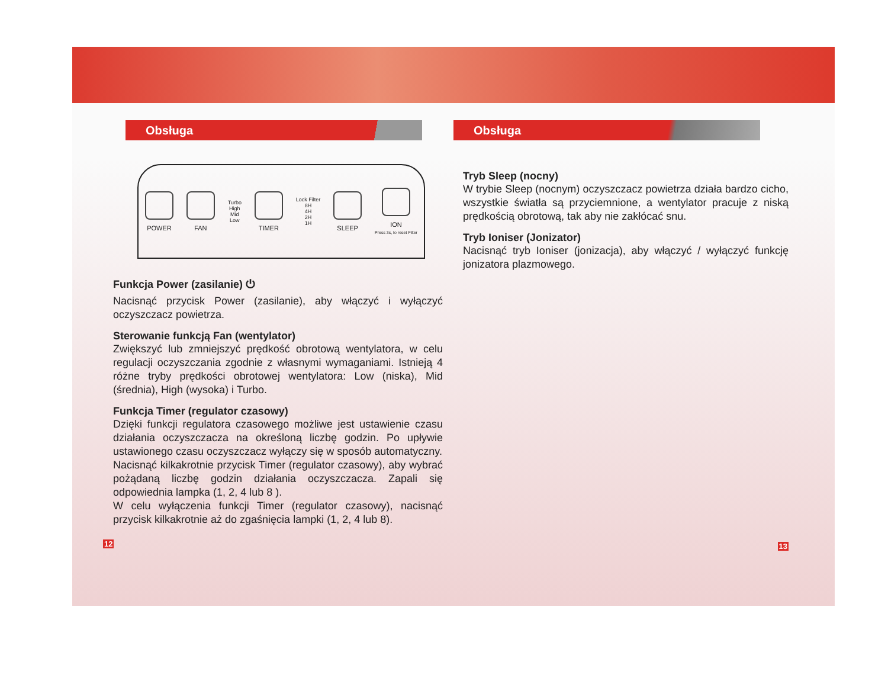Obsługa
POWER FAN
Turbo
High
Mid
Low
TIMER
Lock Filter
8H
4H
2H
1H
SLEEP
ION
Press 3s, to reset Filter
Funkcja Power (zasilanie) ⏻
Nacisnąć przycisk Power (zasilanie), aby włączyć i wyłączyć oczyszczacz powietrza.
Sterowanie funkcją Fan (wentylator)
Zwiększyć lub zmniejszyć prędkość obrotową wentylatora, w celu regulacji oczyszczania zgodnie z własnymi wymaganiami. Istnieją 4 różne tryby prędkości obrotowej wentylatora: Low (niska), Mid (średnia), High (wysoka) i Turbo.
Funkcja Timer (regulator czasowy)
Dzięki funkcji regulatora czasowego możliwe jest ustawienie czasu działania oczyszczacza na określoną liczbę godzin. Po upływie ustawionego czasu oczyszczacz wyłączy się w sposób automatyczny.
Nacisnąć kilkakrotnie przycisk Timer (regulator czasowy), aby wybrać pożądaną liczbę godzin działania oczyszczacza. Zapali się odpowiednia lampka (1, 2, 4 lub 8 ).
W celu wyłączenia funkcji Timer (regulator czasowy), nacisnąć przycisk kilkakrotnie aż do zgaśnięcia lampki (1, 2, 4 lub 8).
12
Obsługa
Tryb Sleep (nocny)
W trybie Sleep (nocnym) oczyszczacz powietrza działa bardzo cicho, wszystkie światła są przyciemnione, a wentylator pracuje z niską prędkością obrotową, tak aby nie zakłócać snu.
Tryb Ioniser (Jonizator)
Nacisnąć tryb Ioniser (jonizacja), aby włączyć / wyłączyć funkcję jonizatora plazmowego.
13